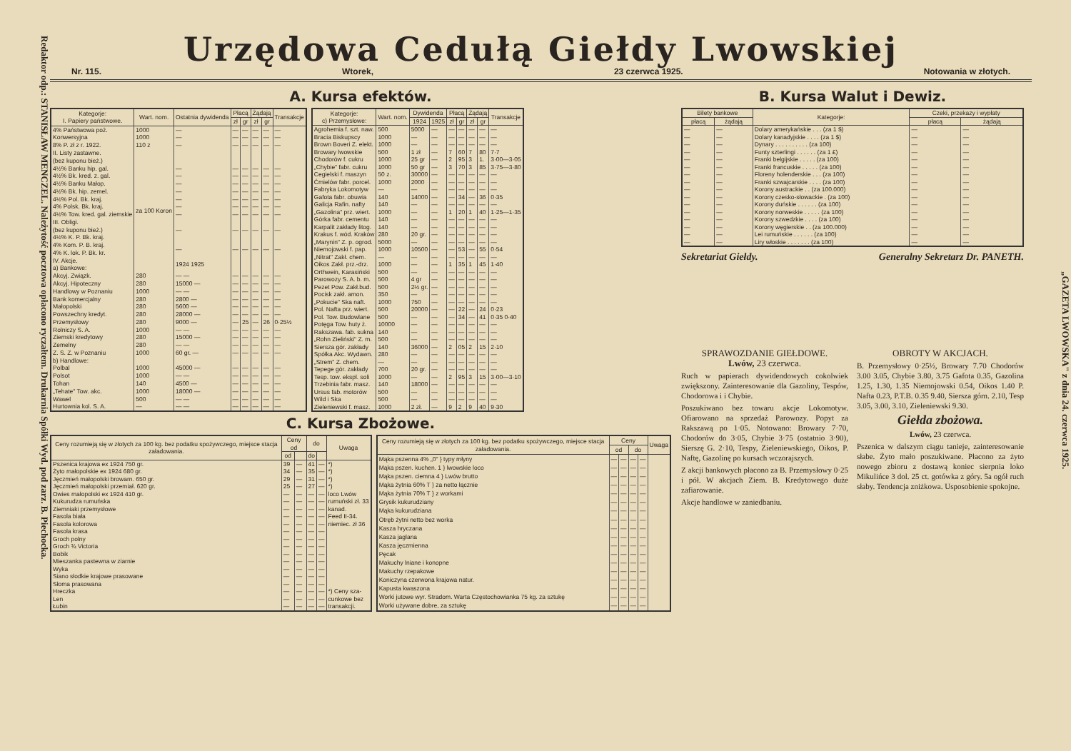Redaktor odp.: STANISŁAW MENCZEL. Należytość pocztowa opłacono ryczałtem. Drukarnia Spółki Wyd. pod zarz. B. Piechocka.
Urzędowa Cedułą Giełdy Lwowskiej
Nr. 115. Wtorek, 23 czerwca 1925. Notowania w złotych.
A. Kursa efektów.
| Kategorje: I. Papiery państwowe. | Wart. nom. | Ostatnia dywidenda | Płacą | | Żądają | | Transakcje |
| --- | --- | --- | --- | --- | --- | --- | --- |
| | | | zł | gr | zł | gr | |
| 4% Państwowa poż. | 1000 | — | — | — | — | — | — |
| Konwersyjna | 1000 | — | — | — | — | — | — |
| 8% P. zł z r. 1922. | 110 z | — | — | — | — | — | — |
| II. Listy zastawne. (bez kuponu bież.) | | | | | | | |
| 4½% Banku hip. gal. | za 100 Koron | — | — | — | — | — | — |
| 4½% Bk. kred. z. gal. | | — | — | — | — | — | — |
| 4½% Banku Małop. | | — | — | — | — | — | — |
| 4½% Bk. hip. zemel. | | — | — | — | — | — | — |
| 4½% Pol. Bk. kraj. | | — | — | — | — | — | — |
| 4% Polsk. Bk. kraj. | | — | — | — | — | — | — |
| 4½% Tow. kred. gal. ziemskie | | — | — | — | — | — | — |
| III. Obligi. (bez kuponu bież.) 4½% K. P. Bk. kraj. | | — | — | — | — | — | — |
| 4% Kom. P. B. kraj. 4% K. lok. P. Bk. kr. | | — | — | — | — | — | — |
| IV. Akcje. a) Bankowe: | | 1924 1925 | | | | | |
| Akcyj. Związk. | 280 | — — | — | — | — | — | — |
| Akcyj. Hipoteczny | 280 | 15000 — | — | — | — | — | — |
| Handlowy w Poznaniu | 1000 | — — | — | — | — | — | — |
| Bank komercjalny | 280 | 2800 — | — | — | — | — | — |
| Małopolski | 280 | 5600 — | — | — | — | — | — |
| Powszechny kredyt. | 280 | 28000 — | — | — | — | — | — |
| Przemysłowy | 280 | 9000 — | — | 25 | — | 26 | 0·25½ |
| Rolniczy S. A. | 1000 | — — | — | — | — | — | — |
| Ziemski kredytowy | 280 | 15000 — | — | — | — | — | — |
| Zemelny | 280 | — — | — | — | — | — | — |
| Z. S. Z. w Poznaniu | 1000 | 60 gr. — | — | — | — | — | — |
| b) Handlowe: | | | | | | | |
| Polbal | 1000 | 45000 — | — | — | — | — | — |
| Polsot | 1000 | — — | — | — | — | — | — |
| Tohan | 140 | 4500 — | — | — | — | — | — |
| „Tehate" Tow. akc. | 1000 | 18000 — | — | — | — | — | — |
| Wawel | 500 | — — | — | — | — | — | — |
| Hurtownia kol. S. A. | — | — — | — | — | — | — | — |
| Kategorje: c) Przemysłowe: | Wart. nom. | Dywidenda | | Płacą | | Żądają | | Transakcje |
| --- | --- | --- | --- | --- | --- | --- | --- | --- |
| | | 1924 | 1925 | zł | gr | zł | gr | |
| Agrohemia f. szt. naw. | 500 | 5000 | — | — | — | — | — | — |
| Bracia Biskupscy | 1000 | — | — | — | — | — | — | — |
| Brown Boveri Z. elekt. | 1000 | — | — | — | — | — | — | — |
| Browary lwowskie | 500 | 1 zł | — | 7 | 60 | 7 | 80 | 7·7 |
| Chodorów f. cukru | 1000 | 25 gr | — | 2 | 95 | 3 | 1. | 3·00—3·05 |
| „Chybie" fabr. cukru | 1000 | 50 gr | — | 3 | 70 | 3 | 85 | 3·75—3·80 |
| Cegielski f. maszyn | 50 z. | 30000 | — | — | — | — | — | — |
| Ćmielów fabr. porcel. | 1000 | 2000 | — | — | — | — | — | — |
| Fabryka Lokomotyw | — | — | — | — | — | — | — | — |
| Gafota fabr. obuwia | 140 | 14000 | — | — | 34 | — | 36 | 0·35 |
| Galicja Rafin. nafty | 140 | — | — | — | — | — | — | — |
| „Gazolina" prz. wiert. | 1000 | — | — | 1 | 20 | 1 | 40 | 1·25—1·35 |
| Górka fabr. cementu | 140 | — | — | — | — | — | — | — |
| Karpalit zakłady litog. | 140 | — | — | — | — | — | — | — |
| Krakus f. wód. Kraków | 280 | 20 gr. | — | — | — | — | — | — |
| „Marynin" Z. p. ogrod. | 5000 | — | — | — | — | — | — | — |
| Niemojowski f. pap. | 1000 | 10500 | — | — | 53 | — | 55 | 0·54 |
| „Nitrat" Zakł. chem. | — | — | — | — | — | — | — | — |
| Oikos Zakł. prz.-drz. | 1000 | — | — | 1 | 35 | 1 | 45 | 1·40 |
| Orthwein, Karasiński | 500 | — | — | — | — | — | — | — |
| Parowozy S. A. b. m. | 500 | 4 gr | — | — | — | — | — | — |
| Pezet Pow. Zakł.bud. | 500 | 2½ gr. | — | — | — | — | — | — |
| Pocisk zakł. amon. | 350 | — | — | — | — | — | — | — |
| „Pokucie" Ska naft. | 1000 | 750 | — | — | — | — | — | — |
| Pol. Nafta prz. wiert. | 500 | 20000 | — | — | 22 | — | 24 | 0·23 |
| Pol. Tow. Budowlane | 500 | — | — | — | 34 | — | 41 | 0·35 0·40 |
| Potęga Tow. huty ż. | 10000 | — | — | — | — | — | — | — |
| Rakszawa. fab. sukna | 140 | — | — | — | — | — | — | — |
| „Rohn Zieliński" Z. m. | 500 | — | — | — | — | — | — | — |
| Siersza gór. zakłady | 140 | 36000 | — | 2 | 05 | 2 | 15 | 2·10 |
| Spółka Akc. Wydawn. | 280 | — | — | — | — | — | — | — |
| „Strem" Z. chem. | — | — | — | — | — | — | — | — |
| Tepege gór. zakłady | 700 | 20 gr. | — | — | — | — | — | — |
| Tesp. tow. ekspl. soli | 1000 | — | — | 2 | 95 | 3 | 15 | 3·00—3·10 |
| Trzebinia fabr. masz. | 140 | 18000 | — | — | — | — | — | — |
| Ursus fab. motorów | 500 | — | — | — | — | — | — | — |
| Wild i Ska | 500 | — | — | — | — | — | — | — |
| Zieleniewski f. masz. | 1000 | 2 zł. | — | 9 | 2 | 9 | 40 | 9·30 |
C. Kursa Zbożowe.
| Ceny rozumieją się w złotych za 100 kg. bez podatku spożywczego, miejsce stacja załadowania. | Ceny od | | do | | Uwaga |
| --- | --- | --- | --- | --- | --- |
| | od | | do | | |
| Pszenica krajowa ex 1924 750 gr. | 39 | — | 41 | — | *) |
| Żyto małopolskie ex 1924 680 gr. | 34 | — | 35 | — | *) |
| Jęczmień małopolski browarn. 650 gr. | 29 | — | 31 | — | *) |
| Jęczmień małopolski przemiał. 620 gr. | 25 | — | 27 | — | *) |
| Owies małopolski ex 1924 410 gr. | — | — | — | — | loco Lwów |
| Kukurudza rumuńska | — | — | — | — | rumuński zł. 33 |
| Ziemniaki przemysłowe | — | — | — | — | kanad. |
| Fasola biała | — | — | — | — | Feed II-34. |
| Fasola kolorowa | — | — | — | — | niemiec. zł 36 |
| Fasola krasa | — | — | — | — | |
| Groch polny | — | — | — | — | |
| Groch ¾ Victoria | — | — | — | — | |
| Bobik | — | — | — | — | |
| Mieszanka pastewna w ziarnie | — | — | — | — | |
| Wyka | — | — | — | — | |
| Siano słodkie krajowe prasowane | — | — | — | — | |
| Słoma prasowana | — | — | — | — | |
| Hreczka | — | — | — | — | *) Ceny sza- |
| Len | — | — | — | — | cunkowe bez |
| Łubin | — | — | — | — | transakcji. |
| Ceny rozumieją się w złotych za 100 kg. bez podatku spożywczego, miejsce stacja załadowania. | Ceny | | | | Uwaga |
| --- | --- | --- | --- | --- | --- |
| | od | | do | | |
| Mąka pszenna 4% „0" } typy młyny | — | — | — | — | |
| Mąka pszen. kuchen. 1 } lwowskie loco | — | — | — | — | |
| Mąka pszen. ciemna 4 } Lwów brutto | — | — | — | — | |
| Mąka żytnia 60% T } za netto łącznie | — | — | — | — | |
| Mąka żytnia 70% T } z workami | — | — | — | — | |
| Grysik kukurudziany | — | — | — | — | |
| Mąka kukurudziana | — | — | — | — | |
| Otręb żytni netto bez worka | — | — | — | — | |
| Kasza hryczana | — | — | — | — | |
| Kasza jaglana | — | — | — | — | |
| Kasza jęczmienna | — | — | — | — | |
| Pęcak | — | — | — | — | |
| Makuchy lniane i konopne | — | — | — | — | |
| Makuchy rzepakowe | — | — | — | — | |
| Koniczyna czerwona krajowa natur. | — | — | — | — | |
| Kapusta kwaszona | — | — | — | — | |
| Worki jutowe wyr. Stradom. Warta Częstochowianka 75 kg. za sztukę | — | — | — | — | |
| Worki używane dobre, za sztukę | — | — | — | — | |
B. Kursa Walut i Dewiz.
| Bilety bankowe | | Kategorje: | Czeki, przekazy i wypłaty | |
| --- | --- | --- | --- | --- |
| płacą | żądają | | płacą | żądają |
| — | — | Dolary amerykańskie . . . (za 1 $) | — | — |
| — | — | Dolary kanadyjskie . . . . (za 1 $) | — | — |
| — | — | Dynary . . . . . . . . . . (za 100) | — | — |
| — | — | Funty szterlingi . . . . . . (za 1 £) | — | — |
| — | — | Franki belgijskie . . . . . (za 100) | — | — |
| — | — | Franki francuskie . . . . . (za 100) | — | — |
| — | — | Floreny holenderskie . . . (za 100) | — | — |
| — | — | Franki szwajcarskie . . . . (za 100) | — | — |
| — | — | Korony austrackie . . (za 100.000) | — | — |
| — | — | Korony czesko-słowackie . (za 100) | — | — |
| — | — | Korony duńskie . . . . . . (za 100) | — | — |
| — | — | Korony norweskie . . . . . (za 100) | — | — |
| — | — | Korony szwedzkie . . . . (za 100) | — | — |
| — | — | Korony węgierskie . . (za 100.000) | — | — |
| — | — | Lei rumuńskie . . . . . . (za 100) | — | — |
| — | — | Liry włoskie . . . . . . . (za 100) | — | — |
Sekretariat Giełdy. Generalny Sekretarz Dr. PANETH.
SPRAWOZDANIE GIEŁDOWE.
Lwów, 23 czerwca.
Ruch w papierach dywidendowych cokolwiek zwiększony. Zainteresowanie dla Gazoliny, Tespów, Chodorowa i i Chybie.
Poszukiwano bez towaru akcje Lokomotyw. Ofiarowano na sprzedaż Parowozy. Popyt za Rakszawą po 1·05. Notowano: Browary 7·70, Chodorów do 3·05, Chybie 3·75 (ostatnio 3·90), Sierszę G. 2·10, Tespy, Zieleniewskiego, Oikos, P. Naftę, Gazolinę po kursach wczorajszych.
Z akcji bankowych płacono za B. Przemysłowy 0·25 i pół. W akcjach Ziem. B. Kredytowego duże zafiarowanie.
Akcje handlowe w zaniedbaniu.
OBROTY W AKCJACH.
B. Przemysłowy 0·25½, Browary 7.70 Chodorów 3.00 3.05, Chybie 3.80, 3.75 Gafota 0.35, Gazolina 1.25, 1.30, 1.35 Niemojowski 0.54, Oikos 1.40 P. Nafta 0.23, P.T.B. 0.35 9.40, Siersza górn. 2.10, Tesp 3.05, 3.00, 3.10, Zieleniewski 9.30.
Giełda zbożowa.
Lwów, 23 czerwca.
Pszenica w dalszym ciągu tanieje, zainteresowanie słabe. Żyto mało poszukiwane. Płacono za żyto nowego zbioru z dostawą koniec sierpnia loko Mikulińce 3 dol. 25 ct. gotówka z góry. 5a ogół ruch słaby. Tendencja zniżkowa. Usposobienie spokojne.
„GAZETA LWOWSKA" z dnia 24. czerwca 1925.